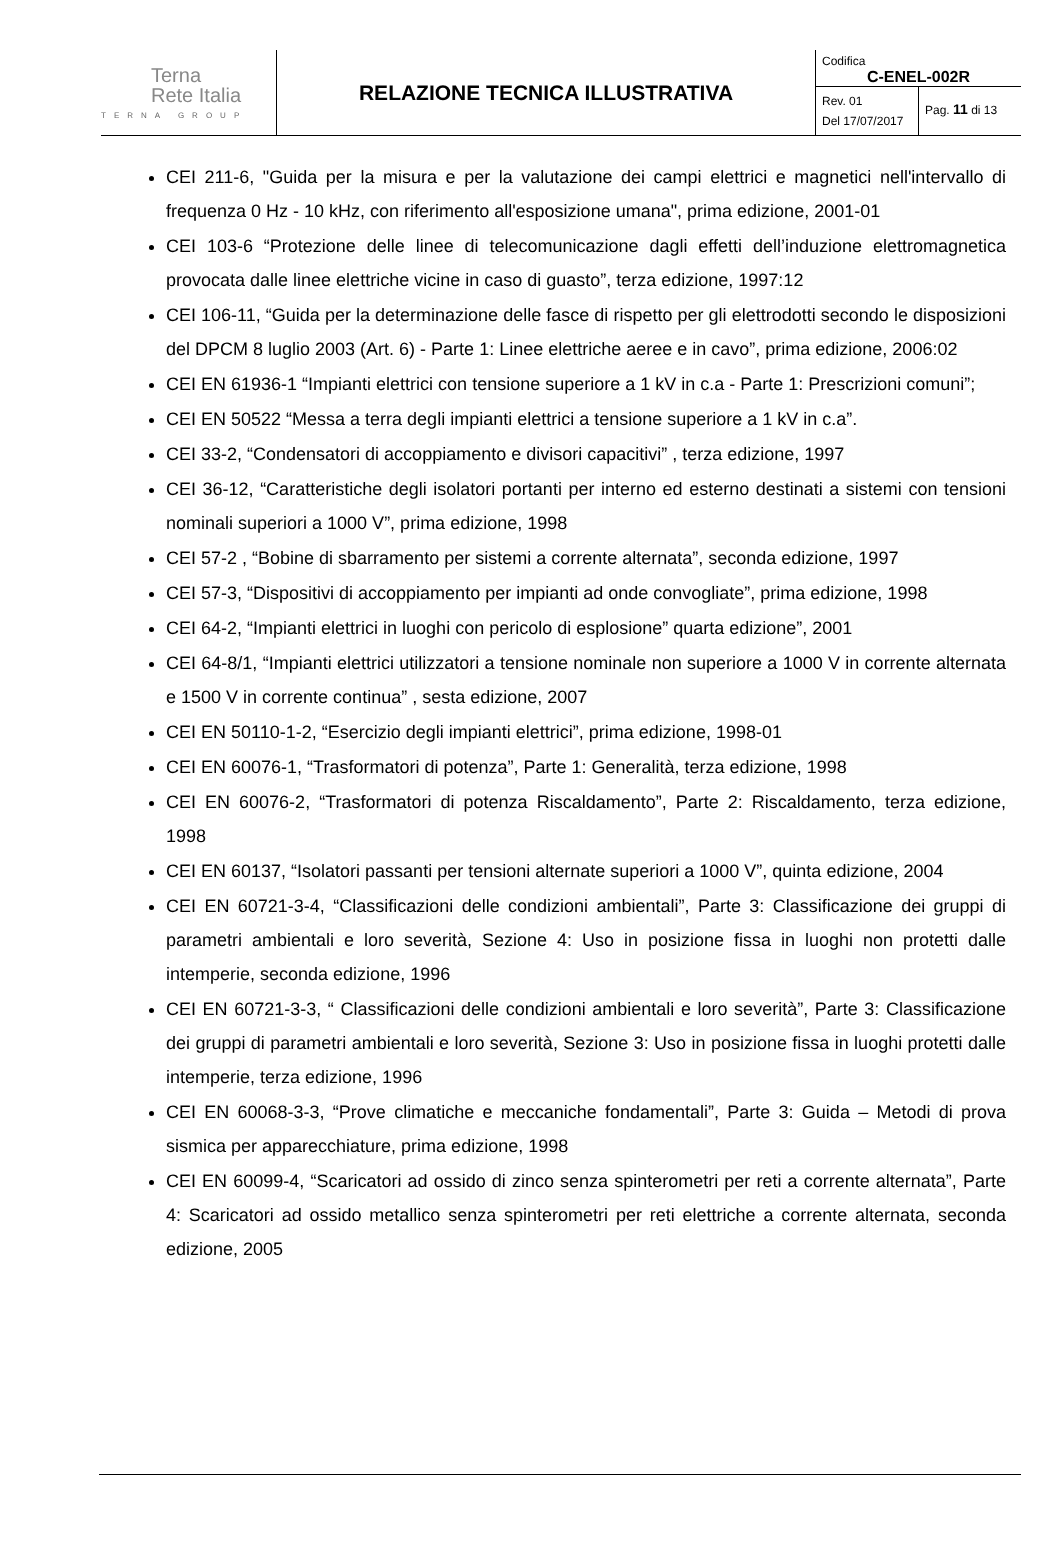| Terna Rete Italia TERNA GROUP | RELAZIONE TECNICA ILLUSTRATIVA | Codifica C-ENEL-002R Rev. 01 Del 17/07/2017 Pag. 11 di 13 |
CEI 211-6, "Guida per la misura e per la valutazione dei campi elettrici e magnetici nell'intervallo di frequenza 0 Hz - 10 kHz, con riferimento all'esposizione umana", prima edizione, 2001-01
CEI 103-6 “Protezione delle linee di telecomunicazione dagli effetti dell’induzione elettromagnetica provocata dalle linee elettriche vicine in caso di guasto”, terza edizione, 1997:12
CEI 106-11, “Guida per la determinazione delle fasce di rispetto per gli elettrodotti secondo le disposizioni del DPCM 8 luglio 2003 (Art. 6) - Parte 1: Linee elettriche aeree e in cavo”, prima edizione, 2006:02
CEI EN 61936-1 “Impianti elettrici con tensione superiore a 1 kV in c.a - Parte 1: Prescrizioni comuni”;
CEI EN 50522 “Messa a terra degli impianti elettrici a tensione superiore a 1 kV in c.a”.
CEI 33-2, “Condensatori di accoppiamento e divisori capacitivi” , terza edizione, 1997
CEI 36-12, “Caratteristiche degli isolatori portanti per interno ed esterno destinati a sistemi con tensioni nominali superiori a 1000 V”, prima edizione, 1998
CEI 57-2 , “Bobine di sbarramento per sistemi a corrente alternata”, seconda edizione, 1997
CEI 57-3, “Dispositivi di accoppiamento per impianti ad onde convogliate”, prima edizione, 1998
CEI 64-2, “Impianti elettrici in luoghi con pericolo di esplosione” quarta edizione”, 2001
CEI 64-8/1, “Impianti elettrici utilizzatori a tensione nominale non superiore a 1000 V in corrente alternata e 1500 V in corrente continua” , sesta edizione, 2007
CEI EN 50110-1-2, “Esercizio degli impianti elettrici”, prima edizione, 1998-01
CEI EN 60076-1, “Trasformatori di potenza”, Parte 1: Generalità, terza edizione, 1998
CEI EN 60076-2, “Trasformatori di potenza Riscaldamento”, Parte 2: Riscaldamento, terza edizione, 1998
CEI EN 60137, “Isolatori passanti per tensioni alternate superiori a 1000 V”, quinta edizione, 2004
CEI EN 60721-3-4, “Classificazioni delle condizioni ambientali”, Parte 3: Classificazione dei gruppi di parametri ambientali e loro severità, Sezione 4: Uso in posizione fissa in luoghi non protetti dalle intemperie, seconda edizione, 1996
CEI EN 60721-3-3, “ Classificazioni delle condizioni ambientali e loro severità”, Parte 3: Classificazione dei gruppi di parametri ambientali e loro severità, Sezione 3: Uso in posizione fissa in luoghi protetti dalle intemperie, terza edizione, 1996
CEI EN 60068-3-3, “Prove climatiche e meccaniche fondamentali”, Parte 3: Guida – Metodi di prova sismica per apparecchiature, prima edizione, 1998
CEI EN 60099-4, “Scaricatori ad ossido di zinco senza spinterometri per reti a corrente alternata”, Parte 4: Scaricatori ad ossido metallico senza spinterometri per reti elettriche a corrente alternata, seconda edizione, 2005